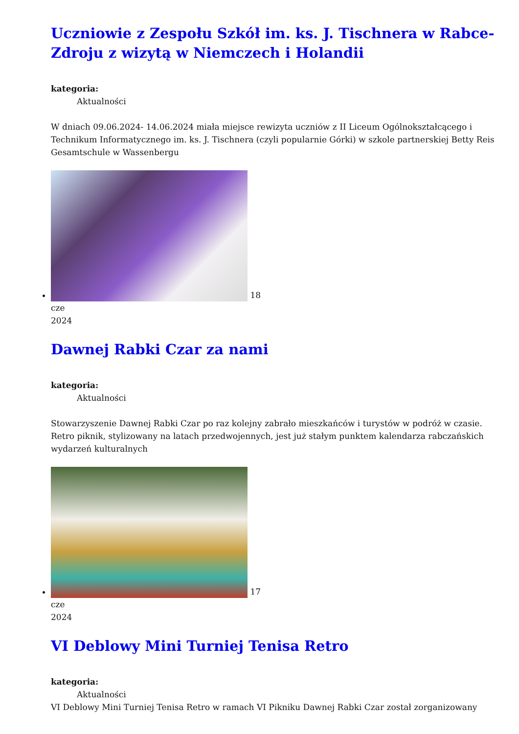Uczniowie z Zespołu Szkół im. ks. J. Tischnera w Rabce-Zdroju z wizytą w Niemczech i Holandii
kategoria:
Aktualności
W dniach 09.06.2024- 14.06.2024 miała miejsce rewizyta uczniów z II Liceum Ogólnokształcącego i Technikum Informatycznego im. ks. J. Tischnera (czyli popularnie Górki) w szkole partnerskiej Betty Reis Gesamtschule w Wassenbergu
18
cze
2024
Dawnej Rabki Czar za nami
kategoria:
Aktualności
Stowarzyszenie Dawnej Rabki Czar po raz kolejny zabrało mieszkańców i turystów w podróż w czasie. Retro piknik, stylizowany na latach przedwojennych, jest już stałym punktem kalendarza rabczańskich wydarzeń kulturalnych
17
cze
2024
VI Deblowy Mini Turniej Tenisa Retro
kategoria:
Aktualności
VI Deblowy Mini Turniej Tenisa Retro w ramach VI Pikniku Dawnej Rabki Czar został zorganizowany